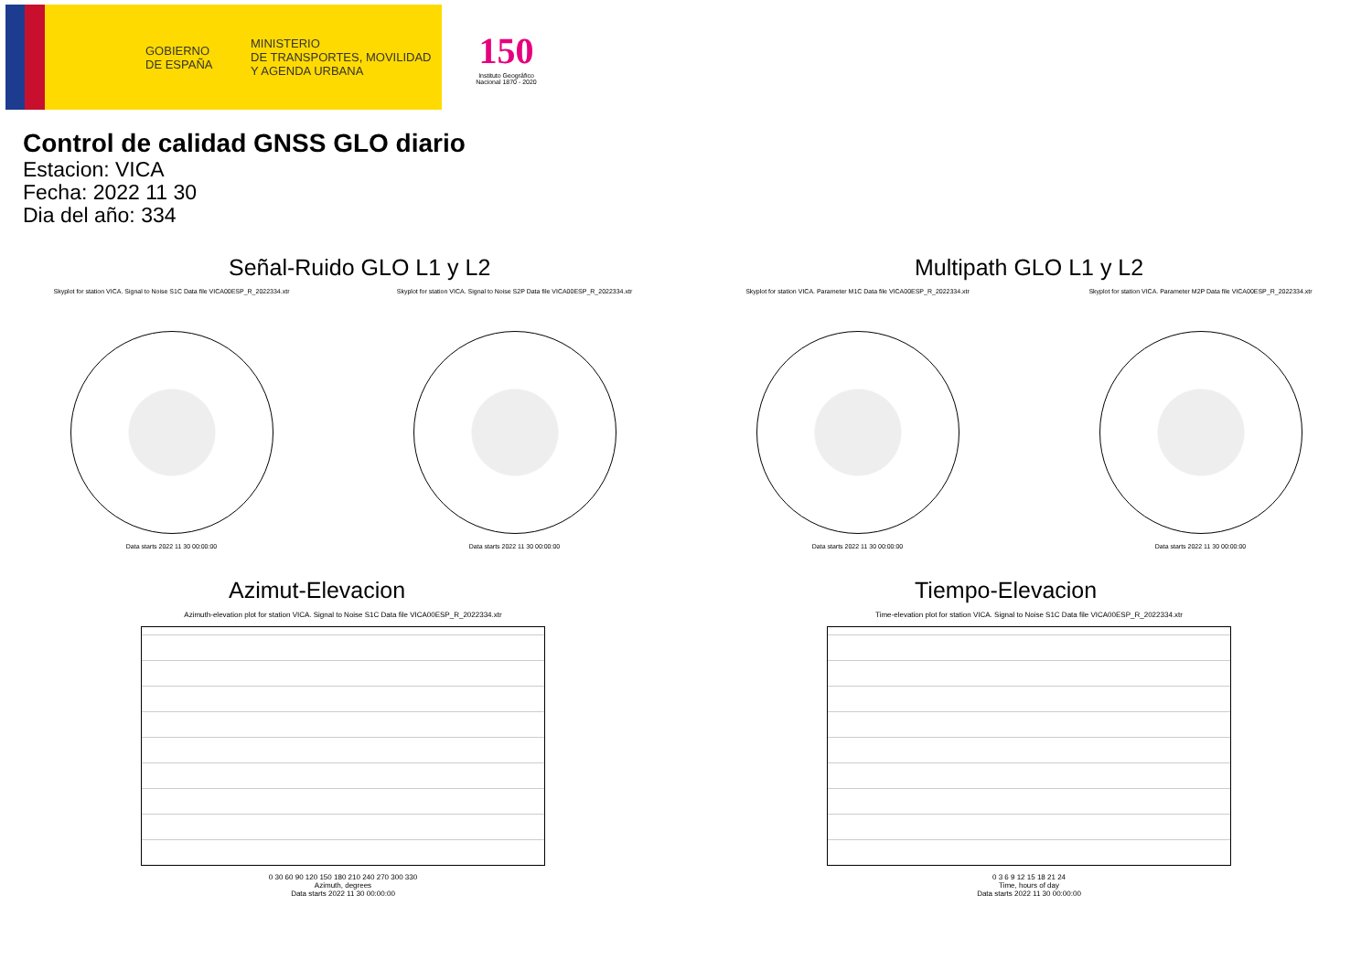GOBIERNO
DE ESPAÑA
MINISTERIO
DE TRANSPORTES, MOVILIDAD
Y AGENDA URBANA
150
Instituto Geográfico Nacional 1870 - 2020
Control de calidad GNSS GLO diario
Estacion: VICA
Fecha: 2022 11 30
Dia del año: 334
Señal-Ruido GLO L1 y L2
Skyplot for station VICA. Signal to Noise S1C Data file VICA00ESP_R_2022334.xtr
Data starts 2022 11 30 00:00:00
Skyplot for station VICA. Signal to Noise S2P Data file VICA00ESP_R_2022334.xtr
Data starts 2022 11 30 00:00:00
Multipath GLO L1 y L2
Skyplot for station VICA. Parameter M1C Data file VICA00ESP_R_2022334.xtr
Data starts 2022 11 30 00:00:00
Skyplot for station VICA. Parameter M2P Data file VICA00ESP_R_2022334.xtr
Data starts 2022 11 30 00:00:00
Azimut-Elevacion
Azimuth-elevation plot for station VICA. Signal to Noise S1C Data file VICA00ESP_R_2022334.xtr
0 30 60 90 120 150 180 210 240 270 300 330
Azimuth, degrees
Data starts 2022 11 30 00:00:00
Tiempo-Elevacion
Time-elevation plot for station VICA. Signal to Noise S1C Data file VICA00ESP_R_2022334.xtr
0 3 6 9 12 15 18 21 24
Time, hours of day
Data starts 2022 11 30 00:00:00